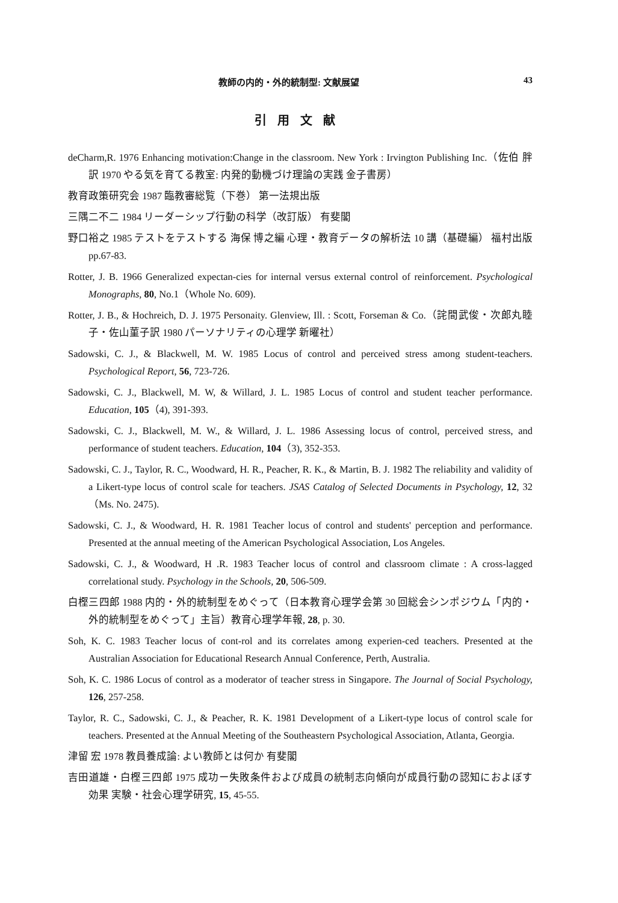教師の内的・外的統制型: 文献展望 43
引用文献
deCharm,R. 1976 Enhancing motivation:Change in the classroom. New York : Irvington Publishing Inc.（佐伯 胖 訳 1970 やる気を育てる教室: 内発的動機づけ理論の実践 金子書房）
教育政策研究会 1987 臨教審総覧（下巻） 第一法規出版
三隅二不二 1984 リーダーシップ行動の科学（改訂版） 有斐閣
野口裕之 1985 テストをテストする 海保 博之編 心理・教育データの解析法 10 講（基礎編） 福村出版 pp.67-83.
Rotter, J. B. 1966 Generalized expectan-cies for internal versus external control of reinforcement. Psychological Monographs, 80, No.1（Whole No. 609).
Rotter, J. B., & Hochreich, D. J. 1975 Personaity. Glenview, Ill. : Scott, Forseman & Co.（詫間武俊・次郎丸睦子・佐山菫子訳 1980 パーソナリティの心理学 新曜社）
Sadowski, C. J., & Blackwell, M. W. 1985 Locus of control and perceived stress among student-teachers. Psychological Report, 56, 723-726.
Sadowski, C. J., Blackwell, M. W, & Willard, J. L. 1985 Locus of control and student teacher performance. Education, 105（4), 391-393.
Sadowski, C. J., Blackwell, M. W., & Willard, J. L. 1986 Assessing locus of control, perceived stress, and performance of student teachers. Education, 104（3), 352-353.
Sadowski, C. J., Taylor, R. C., Woodward, H. R., Peacher, R. K., & Martin, B. J. 1982 The reliability and validity of a Likert-type locus of control scale for teachers. JSAS Catalog of Selected Documents in Psychology, 12, 32（Ms. No. 2475).
Sadowski, C. J., & Woodward, H. R. 1981 Teacher locus of control and students' perception and performance. Presented at the annual meeting of the American Psychological Association, Los Angeles.
Sadowski, C. J., & Woodward, H .R. 1983 Teacher locus of control and classroom climate : A cross-lagged correlational study. Psychology in the Schools, 20, 506-509.
白樫三四郎 1988 内的・外的統制型をめぐって（日本教育心理学会第 30 回総会シンポジウム「内的・外的統制型をめぐって」主旨）教育心理学年報, 28, p. 30.
Soh, K. C. 1983 Teacher locus of cont-rol and its correlates among experien-ced teachers. Presented at the Australian Association for Educational Research Annual Conference, Perth, Australia.
Soh, K. C. 1986 Locus of control as a moderator of teacher stress in Singapore. The Journal of Social Psychology, 126, 257-258.
Taylor, R. C., Sadowski, C. J., & Peacher, R. K. 1981 Development of a Likert-type locus of control scale for teachers. Presented at the Annual Meeting of the Southeastern Psychological Association, Atlanta, Georgia.
津留 宏 1978 教員養成論: よい教師とは何か 有斐閣
吉田道雄・白樫三四郎 1975 成功ー失敗条件および成員の統制志向傾向が成員行動の認知におよぼす効果 実験・社会心理学研究, 15, 45-55.